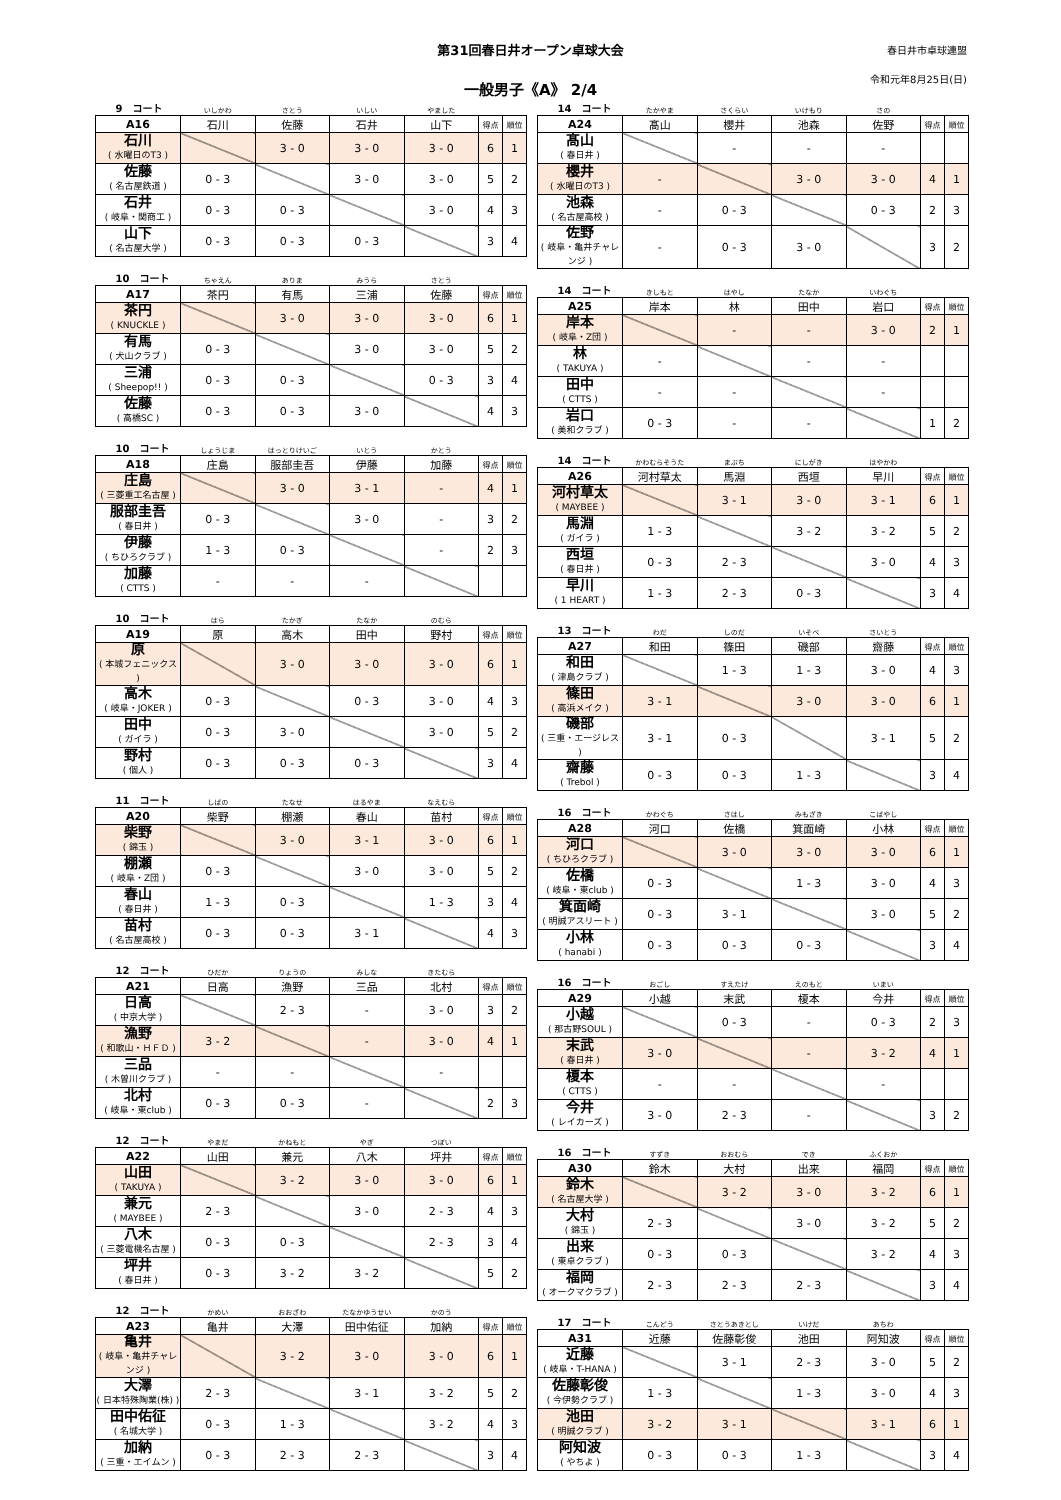第31回春日井オープン卓球大会
春日井市卓球連盟
一般男子《A》 2/4
令和元年8月25日(日)
| 9 コート | いしかわ | さとう | いしい | やました | | |
| A16 | 石川 | 佐藤 | 石井 | 山下 | 得点 | 順位 |
| 石川 ( 水曜日のT3 ) | | 3 - 0 | 3 - 0 | 3 - 0 | 6 | 1 |
| 佐藤 ( 名古屋鉄道 ) | 0 - 3 | | 3 - 0 | 3 - 0 | 5 | 2 |
| 石井 ( 岐阜・関商工 ) | 0 - 3 | 0 - 3 | | 3 - 0 | 4 | 3 |
| 山下 ( 名古屋大学 ) | 0 - 3 | 0 - 3 | 0 - 3 | | 3 | 4 |
| 10 コート | ちゃえん | ありま | みうら | さとう | | |
| A17 | 茶円 | 有馬 | 三浦 | 佐藤 | 得点 | 順位 |
| 茶円 ( KNUCKLE ) | | 3 - 0 | 3 - 0 | 3 - 0 | 6 | 1 |
| 有馬 ( 犬山クラブ ) | 0 - 3 | | 3 - 0 | 3 - 0 | 5 | 2 |
| 三浦 ( Sheepop!! ) | 0 - 3 | 0 - 3 | | 0 - 3 | 3 | 4 |
| 佐藤 ( 高橋SC ) | 0 - 3 | 0 - 3 | 3 - 0 | | 4 | 3 |
| 10 コート | しょうじま | はっとりけいご | いとう | かとう | | |
| A18 | 庄島 | 服部圭吾 | 伊藤 | 加藤 | 得点 | 順位 |
| 庄島 ( 三菱重工名古屋 ) | | 3 - 0 | 3 - 1 | - | 4 | 1 |
| 服部圭吾 ( 春日井 ) | 0 - 3 | | 3 - 0 | - | 3 | 2 |
| 伊藤 ( ちひろクラブ ) | 1 - 3 | 0 - 3 | | - | 2 | 3 |
| 加藤 ( CTTS ) | - | - | - | | | |
| 10 コート | はら | たかぎ | たなか | のむら | | |
| A19 | 原 | 高木 | 田中 | 野村 | 得点 | 順位 |
| 原 ( 本城フェニックス ) | | 3 - 0 | 3 - 0 | 3 - 0 | 6 | 1 |
| 高木 ( 岐阜・JOKER ) | 0 - 3 | | 0 - 3 | 3 - 0 | 4 | 3 |
| 田中 ( ガイラ ) | 0 - 3 | 3 - 0 | | 3 - 0 | 5 | 2 |
| 野村 ( 個人 ) | 0 - 3 | 0 - 3 | 0 - 3 | | 3 | 4 |
| 11 コート | しばの | たなせ | はるやま | なえむら | | |
| A20 | 柴野 | 棚瀬 | 春山 | 苗村 | 得点 | 順位 |
| 柴野 ( 錦玉 ) | | 3 - 0 | 3 - 1 | 3 - 0 | 6 | 1 |
| 棚瀬 ( 岐阜・Z団 ) | 0 - 3 | | 3 - 0 | 3 - 0 | 5 | 2 |
| 春山 ( 春日井 ) | 1 - 3 | 0 - 3 | | 1 - 3 | 3 | 4 |
| 苗村 ( 名古屋高校 ) | 0 - 3 | 0 - 3 | 3 - 1 | | 4 | 3 |
| 12 コート | ひだか | りょうの | みしな | きたむら | | |
| A21 | 日高 | 漁野 | 三品 | 北村 | 得点 | 順位 |
| 日高 ( 中京大学 ) | | 2 - 3 | - | 3 - 0 | 3 | 2 |
| 漁野 ( 和歌山・ＨＦＤ ) | 3 - 2 | | - | 3 - 0 | 4 | 1 |
| 三品 ( 木曽川クラブ ) | - | - | | - | | |
| 北村 ( 岐阜・東club ) | 0 - 3 | 0 - 3 | - | | 2 | 3 |
| 12 コート | やまだ | かねもと | やぎ | つぼい | | |
| A22 | 山田 | 兼元 | 八木 | 坪井 | 得点 | 順位 |
| 山田 ( TAKUYA ) | | 3 - 2 | 3 - 0 | 3 - 0 | 6 | 1 |
| 兼元 ( MAYBEE ) | 2 - 3 | | 3 - 0 | 2 - 3 | 4 | 3 |
| 八木 ( 三菱電機名古屋 ) | 0 - 3 | 0 - 3 | | 2 - 3 | 3 | 4 |
| 坪井 ( 春日井 ) | 0 - 3 | 3 - 2 | 3 - 2 | | 5 | 2 |
| 12 コート | かめい | おおざわ | たなかゆうせい | かのう | | |
| A23 | 亀井 | 大澤 | 田中佑征 | 加納 | 得点 | 順位 |
| 亀井 ( 岐阜・亀井チャレンジ ) | | 3 - 2 | 3 - 0 | 3 - 0 | 6 | 1 |
| 大澤 ( 日本特殊陶業(株) ) | 2 - 3 | | 3 - 1 | 3 - 2 | 5 | 2 |
| 田中佑征 ( 名城大学 ) | 0 - 3 | 1 - 3 | | 3 - 2 | 4 | 3 |
| 加納 ( 三重・エイムン ) | 0 - 3 | 2 - 3 | 2 - 3 | | 3 | 4 |
| 14 コート | たかやま | さくらい | いけもり | さの | | |
| A24 | 髙山 | 櫻井 | 池森 | 佐野 | 得点 | 順位 |
| 髙山 ( 春日井 ) | | - | - | - | | |
| 櫻井 ( 水曜日のT3 ) | - | | 3 - 0 | 3 - 0 | 4 | 1 |
| 池森 ( 名古屋高校 ) | - | 0 - 3 | | 0 - 3 | 2 | 3 |
| 佐野 ( 岐阜・亀井チャレンジ ) | - | 0 - 3 | 3 - 0 | | 3 | 2 |
| 14 コート | きしもと | はやし | たなか | いわぐち | | |
| A25 | 岸本 | 林 | 田中 | 岩口 | 得点 | 順位 |
| 岸本 ( 岐阜・Z団 ) | | - | - | 3 - 0 | 2 | 1 |
| 林 ( TAKUYA ) | - | | - | - | | |
| 田中 ( CTTS ) | - | - | | - | | |
| 岩口 ( 美和クラブ ) | 0 - 3 | - | - | | 1 | 2 |
| 14 コート | かわむらそうた | まぶち | にしがき | はやかわ | | |
| A26 | 河村草太 | 馬淵 | 西垣 | 早川 | 得点 | 順位 |
| 河村草太 ( MAYBEE ) | | 3 - 1 | 3 - 0 | 3 - 1 | 6 | 1 |
| 馬淵 ( ガイラ ) | 1 - 3 | | 3 - 2 | 3 - 2 | 5 | 2 |
| 西垣 ( 春日井 ) | 0 - 3 | 2 - 3 | | 3 - 0 | 4 | 3 |
| 早川 ( 1 HEART ) | 1 - 3 | 2 - 3 | 0 - 3 | | 3 | 4 |
| 13 コート | わだ | しのだ | いそべ | さいとう | | |
| A27 | 和田 | 篠田 | 磯部 | 齋藤 | 得点 | 順位 |
| 和田 ( 津島クラブ ) | | 1 - 3 | 1 - 3 | 3 - 0 | 4 | 3 |
| 篠田 ( 高浜メイク ) | 3 - 1 | | 3 - 0 | 3 - 0 | 6 | 1 |
| 磯部 ( 三重・エージレス ) | 3 - 1 | 0 - 3 | | 3 - 1 | 5 | 2 |
| 齋藤 ( Trebol ) | 0 - 3 | 0 - 3 | 1 - 3 | | 3 | 4 |
| 16 コート | かわぐち | さはし | みもざき | こばやし | | |
| A28 | 河口 | 佐橋 | 箕面崎 | 小林 | 得点 | 順位 |
| 河口 ( ちひろクラブ ) | | 3 - 0 | 3 - 0 | 3 - 0 | 6 | 1 |
| 佐橋 ( 岐阜・東club ) | 0 - 3 | | 1 - 3 | 3 - 0 | 4 | 3 |
| 箕面崎 ( 明誠アスリート ) | 0 - 3 | 3 - 1 | | 3 - 0 | 5 | 2 |
| 小林 ( hanabi ) | 0 - 3 | 0 - 3 | 0 - 3 | | 3 | 4 |
| 16 コート | おごし | すえたけ | えのもと | いまい | | |
| A29 | 小越 | 末武 | 榎本 | 今井 | 得点 | 順位 |
| 小越 ( 那古野SOUL ) | | 0 - 3 | - | 0 - 3 | 2 | 3 |
| 末武 ( 春日井 ) | 3 - 0 | | - | 3 - 2 | 4 | 1 |
| 榎本 ( CTTS ) | - | - | | - | | |
| 今井 ( レイカーズ ) | 3 - 0 | 2 - 3 | - | | 3 | 2 |
| 16 コート | すずき | おおむら | でき | ふくおか | | |
| A30 | 鈴木 | 大村 | 出来 | 福岡 | 得点 | 順位 |
| 鈴木 ( 名古屋大学 ) | | 3 - 2 | 3 - 0 | 3 - 2 | 6 | 1 |
| 大村 ( 錦玉 ) | 2 - 3 | | 3 - 0 | 3 - 2 | 5 | 2 |
| 出来 ( 東卓クラブ ) | 0 - 3 | 0 - 3 | | 3 - 2 | 4 | 3 |
| 福岡 ( オークマクラブ ) | 2 - 3 | 2 - 3 | 2 - 3 | | 3 | 4 |
| 17 コート | こんどう | さとうあきとし | いけだ | あちわ | | |
| A31 | 近藤 | 佐藤彰俊 | 池田 | 阿知波 | 得点 | 順位 |
| 近藤 ( 岐阜・T-HANA ) | | 3 - 1 | 2 - 3 | 3 - 0 | 5 | 2 |
| 佐藤彰俊 ( 今伊勢クラブ ) | 1 - 3 | | 1 - 3 | 3 - 0 | 4 | 3 |
| 池田 ( 明誠クラブ ) | 3 - 2 | 3 - 1 | | 3 - 1 | 6 | 1 |
| 阿知波 ( やちよ ) | 0 - 3 | 0 - 3 | 1 - 3 | | 3 | 4 |